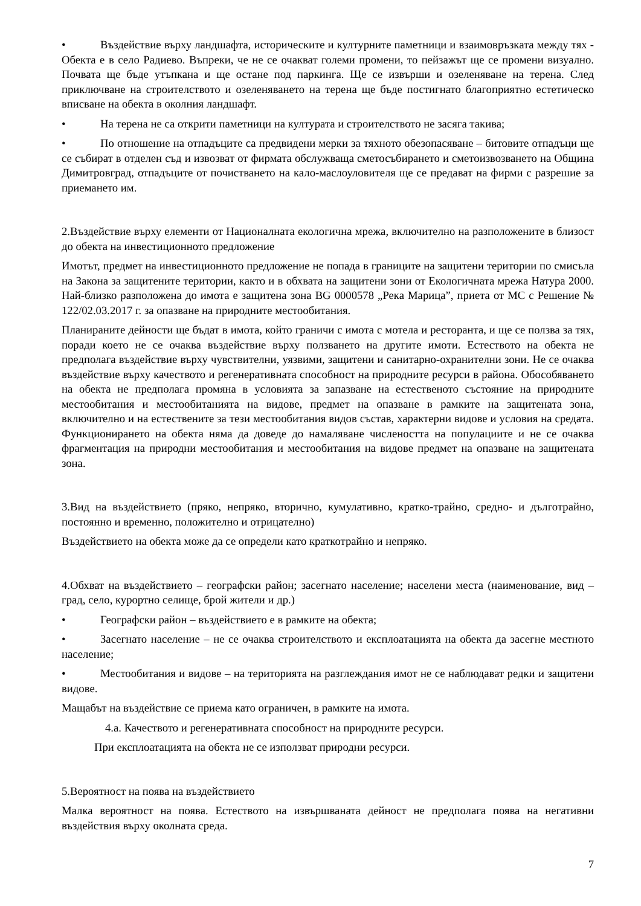• Въздействие върху ландшафта, историческите и културните паметници и взаимовръзката между тях - Обекта е в село Радиево. Въпреки, че не се очакват големи промени, то пейзажът ще се промени визуално. Почвата ще бъде утъпкана и ще остане под паркинга. Ще се извърши и озеленяване на терена. След приключване на строителството и озеленяването на терена ще бъде постигнато благоприятно естетическо вписване на обекта в околния ландшафт.
• На терена не са открити паметници на културата и строителството не засяга такива;
• По отношение на отпадъците са предвидени мерки за тяхното обезопасяване – битовите отпадъци ще се събират в отделен съд и извозват от фирмата обслужваща сметосъбирането и сметоизвозването на Община Димитровград, отпадъците от почистването на кало-маслоуловителя ще се предават на фирми с разрешие за приемането им.
2.Въздействие върху елементи от Националната екологична мрежа, включително на разположените в близост до обекта на инвестиционното предложение
Имотът, предмет на инвестиционното предложение не попада в границите на защитени територии по смисъла на Закона за защитените територии, както и в обхвата на защитени зони от Екологичната мрежа Натура 2000. Най-близко разположена до имота е защитена зона BG 0000578 „Река Марица”, приета от МС с Решение № 122/02.03.2017 г. за опазване на природните местообитания.
Планираните дейности ще бъдат в имота, който граничи с имота с мотела и ресторанта, и ще се ползва за тях, поради което не се очаква въздействие върху ползването на другите имоти. Естеството на обекта не предполага въздействие върху чувствителни, уязвими, защитени и санитарно-охранителни зони. Не се очаква въздействие върху качеството и регенеративната способност на природните ресурси в района. Обособяването на обекта не предполага промяна в условията за запазване на естественото състояние на природните местообитания и местообитанията на видове, предмет на опазване в рамките на защитената зона, включително и на естествените за тези местообитания видов състав, характерни видове и условия на средата. Функционирането на обекта няма да доведе до намаляване числеността на популациите и не се очаква фрагментация на природни местообитания и местообитания на видове предмет на опазване на защитената зона.
3.Вид на въздействието (пряко, непряко, вторично, кумулативно, кратко-трайно, средно- и дълготрайно, постоянно и временно, положително и отрицателно)
Въздействието на обекта може да се определи като краткотрайно и непряко.
4.Обхват на въздействието – географски район; засегнато население; населени места (наименование, вид – град, село, курортно селище, брой жители и др.)
• Географски район – въздействието е в рамките на обекта;
• Засегнато население – не се очаква строителството и експлоатацията на обекта да засегне местното население;
• Местообитания и видове – на територията на разглеждания имот не се наблюдават редки и защитени видове.
Мащабът на въздействие се приема като ограничен, в рамките на имота.
4.а. Качеството и регенеративната способност на природните ресурси.
При експлоатацията на обекта не се използват природни ресурси.
5.Вероятност на поява на въздействието
Малка вероятност на поява. Естеството на извършваната дейност не предполага поява на негативни въздействия върху околната среда.
7